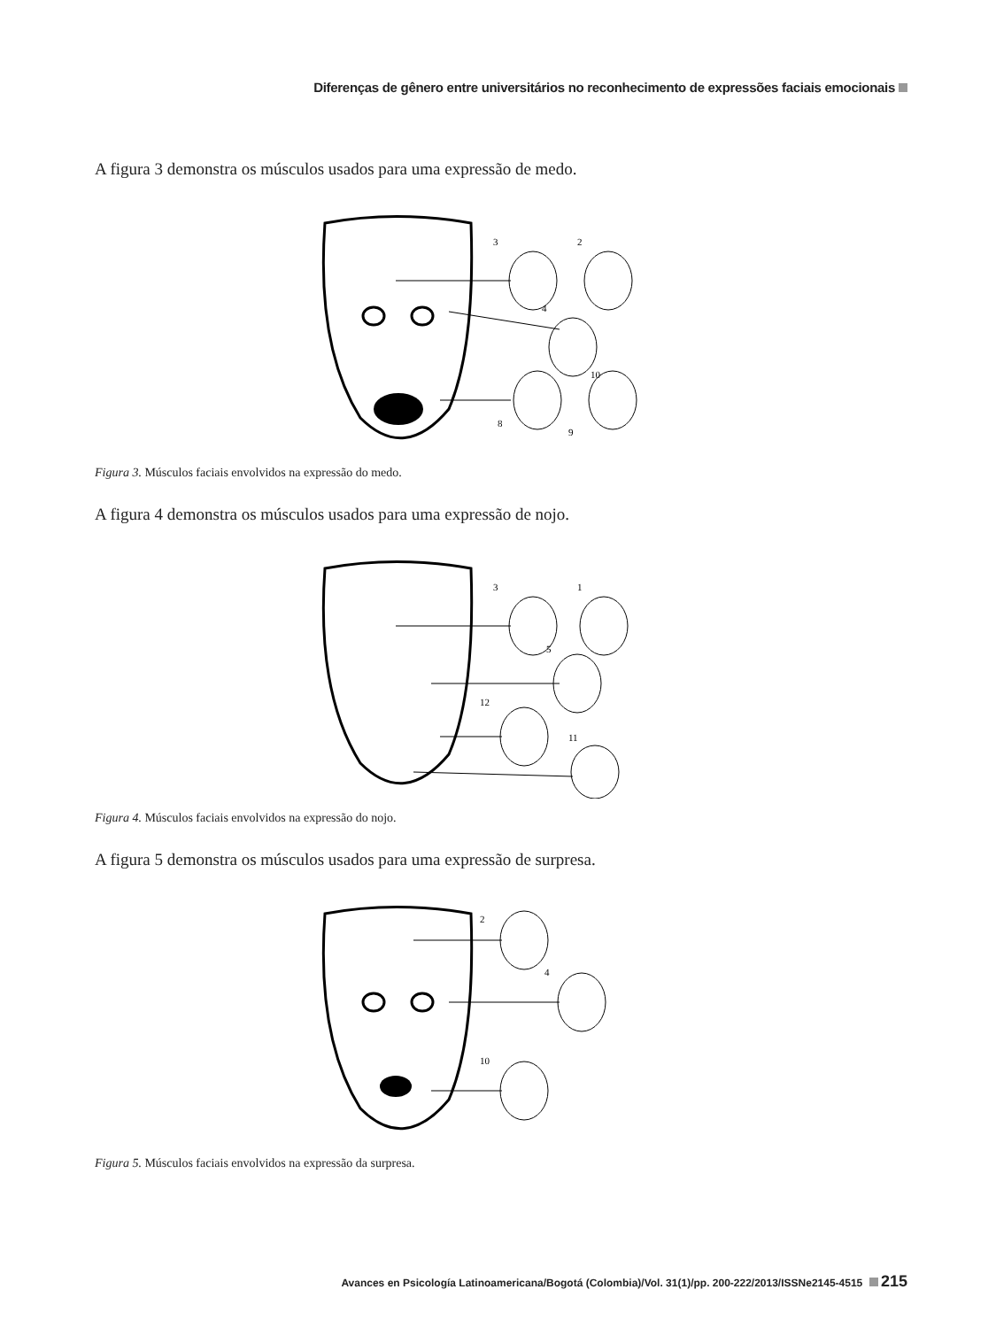Diferenças de gênero entre universitários no reconhecimento de expressões faciais emocionais
A figura 3 demonstra os músculos usados para uma expressão de medo.
3
2
4
10
8
9
Figura 3. Músculos faciais envolvidos na expressão do medo.
A figura 4 demonstra os músculos usados para uma expressão de nojo.
3
1
5
12
11
Figura 4. Músculos faciais envolvidos na expressão do nojo.
A figura 5 demonstra os músculos usados para uma expressão de surpresa.
2
4
10
Figura 5. Músculos faciais envolvidos na expressão da surpresa.
Avances en Psicología Latinoamericana/Bogotá (Colombia)/Vol. 31(1)/pp. 200-222/2013/ISSNe2145-4515 215